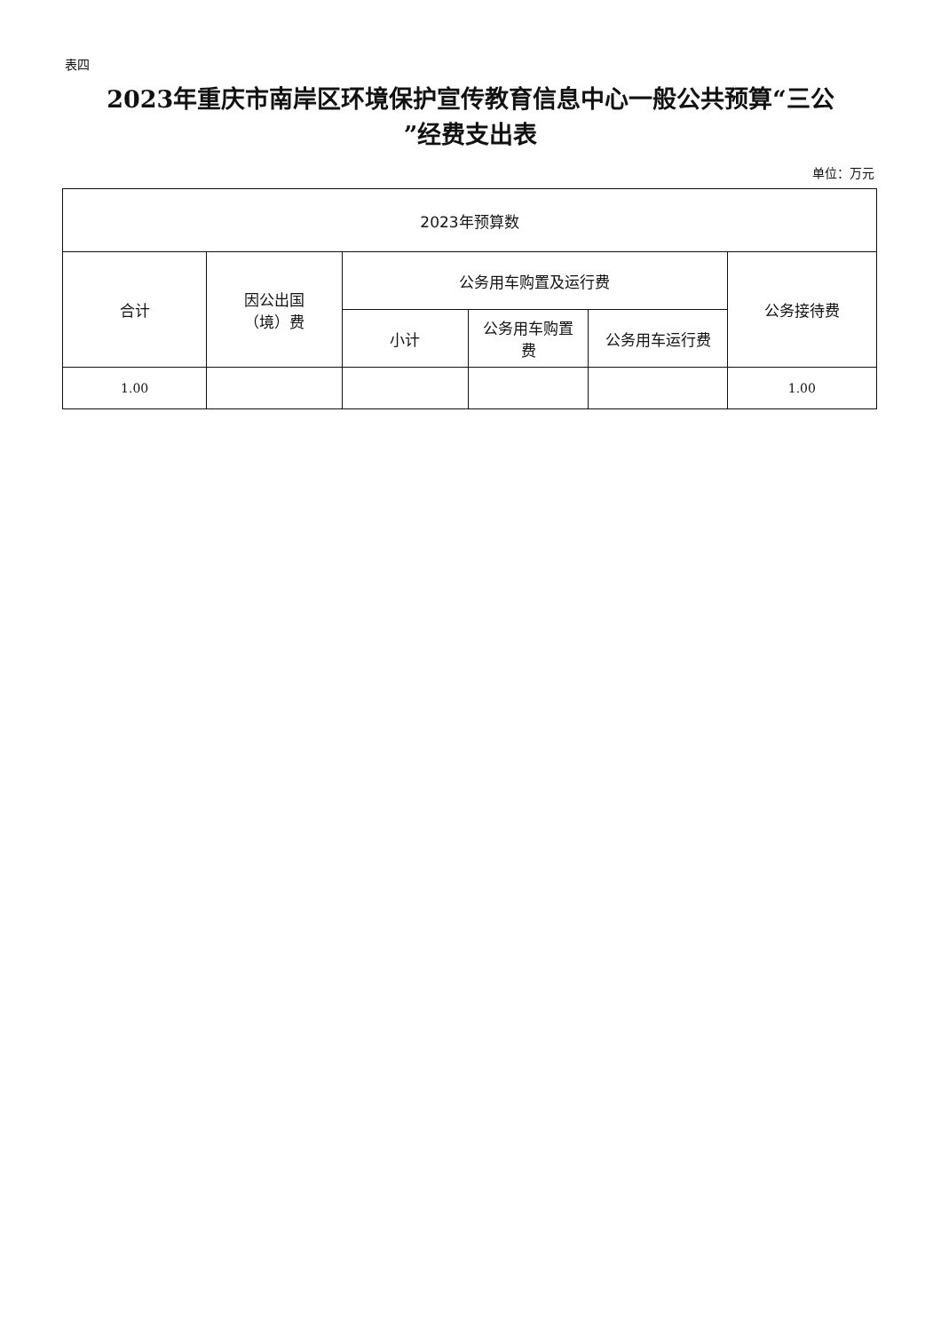表四
2023年重庆市南岸区环境保护宣传教育信息中心一般公共预算“三公
”经费支出表
单位：万元
| 2023年预算数 | | | | | |
| --- | --- | --- | --- | --- | --- |
| 合计 | 因公出国 （境）费 | 公务用车购置及运行费 | | | 公务接待费 |
| | | 小计 | 公务用车购置 费 | 公务用车运行费 | |
| 1.00 | | | | | 1.00 |